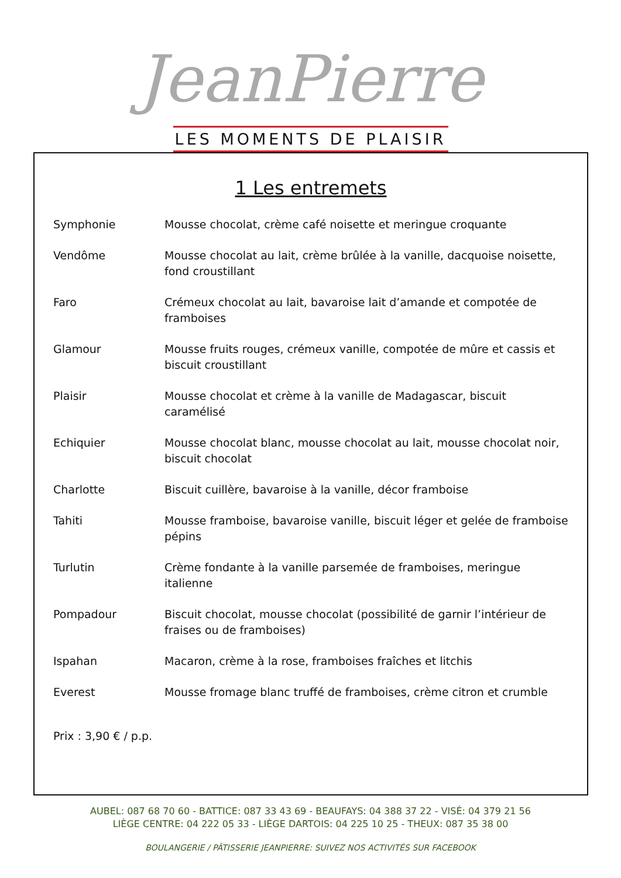JeanPierre
LES MOMENTS DE PLAISIR
1 Les entremets
Symphonie Mousse chocolat, crème café noisette et meringue croquante
Vendôme Mousse chocolat au lait, crème brûlée à la vanille, dacquoise noisette, fond croustillant
Faro Crémeux chocolat au lait, bavaroise lait d’amande et compotée de framboises
Glamour Mousse fruits rouges, crémeux vanille, compotée de mûre et cassis et biscuit croustillant
Plaisir Mousse chocolat et crème à la vanille de Madagascar, biscuit caramélisé
Echiquier Mousse chocolat blanc, mousse chocolat au lait, mousse chocolat noir, biscuit chocolat
Charlotte Biscuit cuillère, bavaroise à la vanille, décor framboise
Tahiti Mousse framboise, bavaroise vanille, biscuit léger et gelée de framboise pépins
Turlutin Crème fondante à la vanille parsemée de framboises, meringue italienne
Pompadour Biscuit chocolat, mousse chocolat (possibilité de garnir l’intérieur de fraises ou de framboises)
Ispahan Macaron, crème à la rose, framboises fraîches et litchis
Everest Mousse fromage blanc truffé de framboises, crème citron et crumble
Prix : 3,90 € / p.p.
AUBEL: 087 68 70 60 - BATTICE: 087 33 43 69 - BEAUFAYS: 04 388 37 22 - VISÉ: 04 379 21 56
LIÈGE CENTRE: 04 222 05 33 - LIÈGE DARTOIS: 04 225 10 25 - THEUX: 087 35 38 00
BOULANGERIE / PÂTISSERIE JEANPIERRE: SUIVEZ NOS ACTIVITÉS SUR FACEBOOK